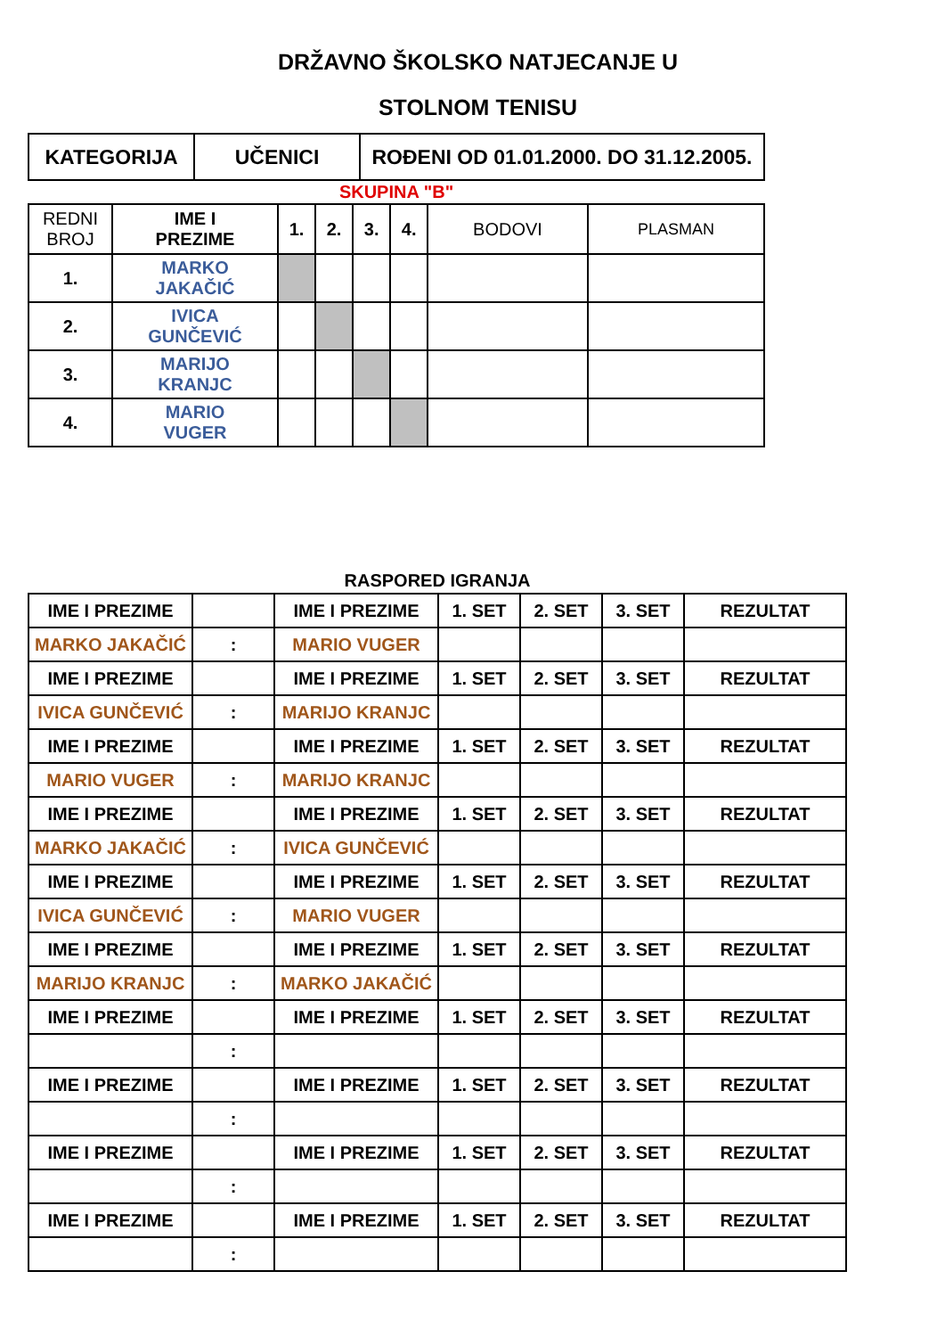DRŽAVNO ŠKOLSKO NATJECANJE U
STOLNOM TENISU
| KATEGORIJA | UČENICI | ROĐENI OD 01.01.2000. DO 31.12.2005. |
| SKUPINA "B" |
| REDNI BROJ | IME I PREZIME | 1. | 2. | 3. | 4. | BODOVI | PLASMAN |
| 1. | MARKO JAKAČIĆ | | | | | | |
| 2. | IVICA GUNČEVIĆ | | | | | | |
| 3. | MARIJO KRANJC | | | | | | |
| 4. | MARIO VUGER | | | | | | |
RASPORED IGRANJA
| IME I PREZIME | | IME I PREZIME | 1. SET | 2. SET | 3. SET | REZULTAT |
| MARKO JAKAČIĆ | : | MARIO VUGER | | | | |
| IME I PREZIME | | IME I PREZIME | 1. SET | 2. SET | 3. SET | REZULTAT |
| IVICA GUNČEVIĆ | : | MARIJO KRANJC | | | | |
| IME I PREZIME | | IME I PREZIME | 1. SET | 2. SET | 3. SET | REZULTAT |
| MARIO VUGER | : | MARIJO KRANJC | | | | |
| IME I PREZIME | | IME I PREZIME | 1. SET | 2. SET | 3. SET | REZULTAT |
| MARKO JAKAČIĆ | : | IVICA GUNČEVIĆ | | | | |
| IME I PREZIME | | IME I PREZIME | 1. SET | 2. SET | 3. SET | REZULTAT |
| IVICA GUNČEVIĆ | : | MARIO VUGER | | | | |
| IME I PREZIME | | IME I PREZIME | 1. SET | 2. SET | 3. SET | REZULTAT |
| MARIJO KRANJC | : | MARKO JAKAČIĆ | | | | |
| IME I PREZIME | | IME I PREZIME | 1. SET | 2. SET | 3. SET | REZULTAT |
| | : | | | | | |
| IME I PREZIME | | IME I PREZIME | 1. SET | 2. SET | 3. SET | REZULTAT |
| | : | | | | | |
| IME I PREZIME | | IME I PREZIME | 1. SET | 2. SET | 3. SET | REZULTAT |
| | : | | | | | |
| IME I PREZIME | | IME I PREZIME | 1. SET | 2. SET | 3. SET | REZULTAT |
| | : | | | | | |